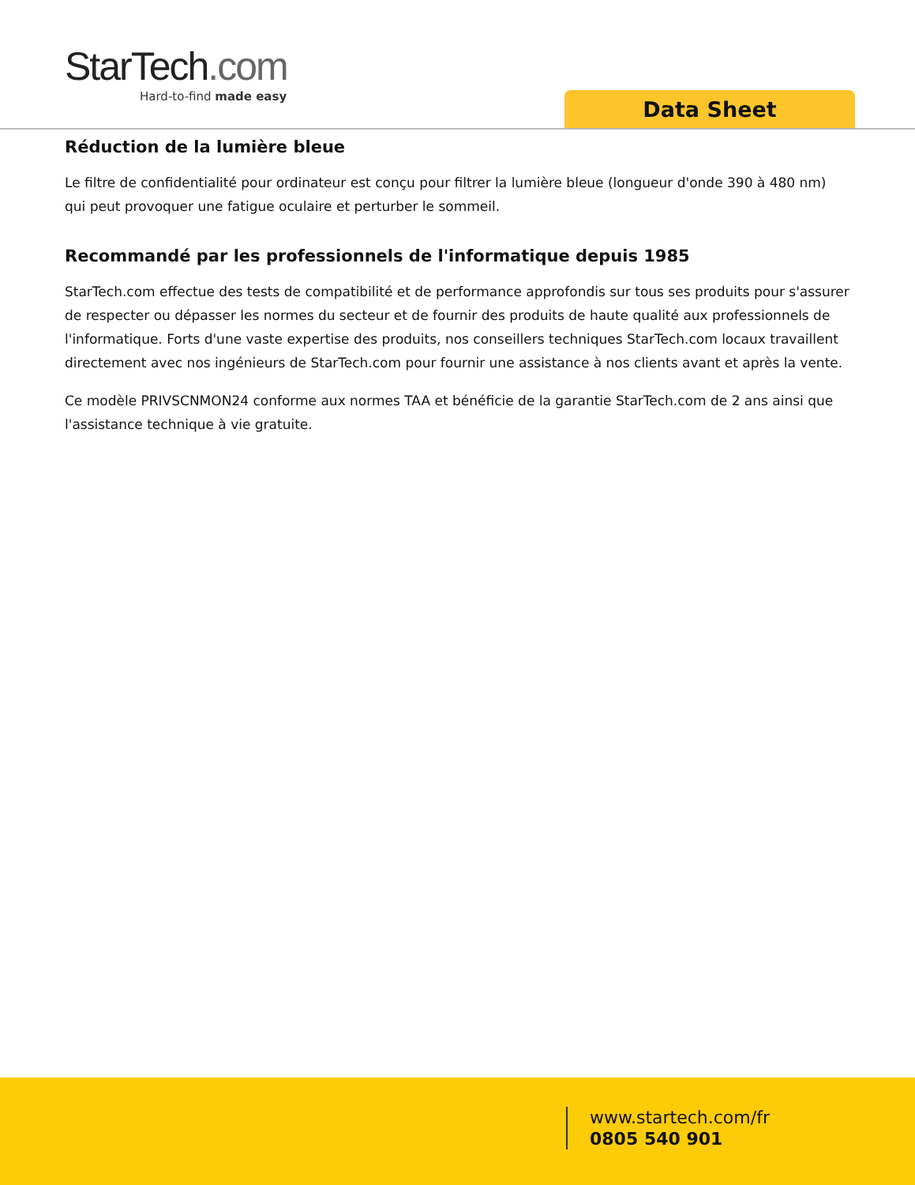StarTech.com
Hard-to-find made easy
Data Sheet
Réduction de la lumière bleue
Le filtre de confidentialité pour ordinateur est conçu pour filtrer la lumière bleue (longueur d'onde 390 à 480 nm) qui peut provoquer une fatigue oculaire et perturber le sommeil.
Recommandé par les professionnels de l'informatique depuis 1985
StarTech.com effectue des tests de compatibilité et de performance approfondis sur tous ses produits pour s'assurer de respecter ou dépasser les normes du secteur et de fournir des produits de haute qualité aux professionnels de l'informatique. Forts d'une vaste expertise des produits, nos conseillers techniques StarTech.com locaux travaillent directement avec nos ingénieurs de StarTech.com pour fournir une assistance à nos clients avant et après la vente.
Ce modèle PRIVSCNMON24 conforme aux normes TAA et bénéficie de la garantie StarTech.com de 2 ans ainsi que l'assistance technique à vie gratuite.
www.startech.com/fr
0805 540 901